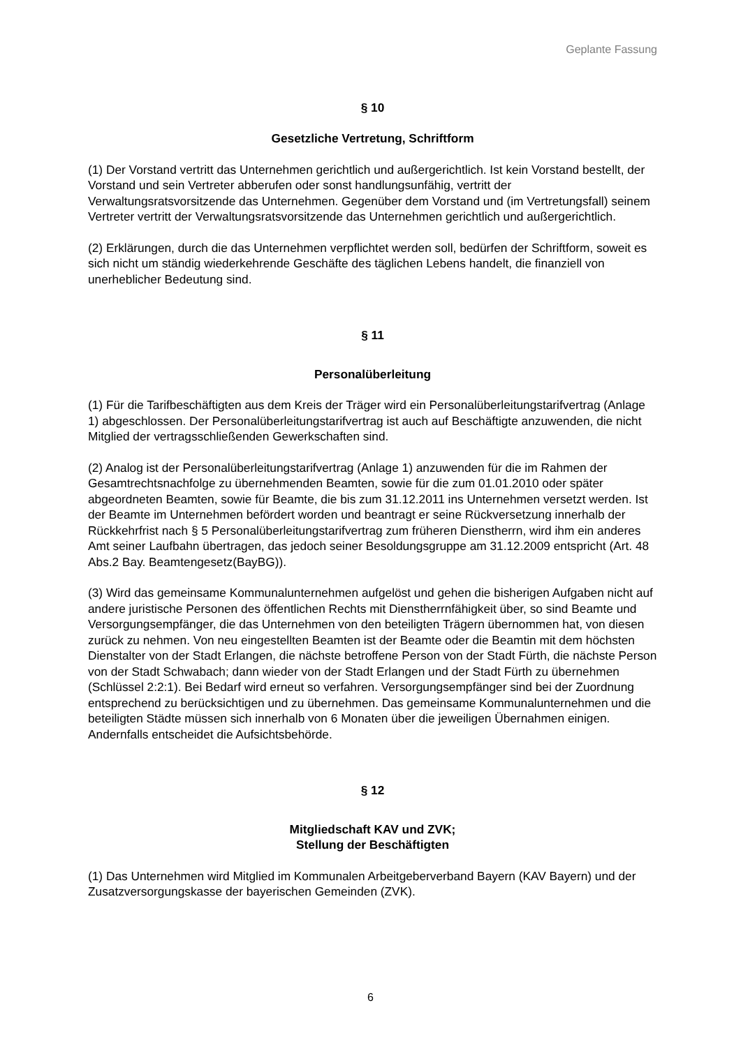Geplante Fassung
§ 10
Gesetzliche Vertretung, Schriftform
(1) Der Vorstand vertritt das Unternehmen gerichtlich und außergerichtlich. Ist kein Vorstand bestellt, der Vorstand und sein Vertreter abberufen oder sonst handlungsunfähig, vertritt der Verwaltungsratsvorsitzende das Unternehmen. Gegenüber dem Vorstand und (im Vertretungsfall) seinem Vertreter vertritt der Verwaltungsratsvorsitzende das Unternehmen gerichtlich und außergerichtlich.
(2) Erklärungen, durch die das Unternehmen verpflichtet werden soll, bedürfen der Schriftform, soweit es sich nicht um ständig wiederkehrende Geschäfte des täglichen Lebens handelt, die finanziell von unerheblicher Bedeutung sind.
§ 11
Personalüberleitung
(1) Für die Tarifbeschäftigten aus dem Kreis der Träger wird ein Personalüberleitungstarifvertrag (Anlage 1) abgeschlossen. Der Personalüberleitungstarifvertrag ist auch auf Beschäftigte anzuwenden, die nicht Mitglied der vertragsschließenden Gewerkschaften sind.
(2) Analog ist der Personalüberleitungstarifvertrag (Anlage 1) anzuwenden für die im Rahmen der Gesamtrechtsnachfolge zu übernehmenden Beamten, sowie für die zum 01.01.2010 oder später abgeordneten Beamten, sowie für Beamte, die bis zum 31.12.2011 ins Unternehmen versetzt werden. Ist der Beamte im Unternehmen befördert worden und beantragt er seine Rückversetzung innerhalb der Rückkehrfrist nach § 5 Personalüberleitungstarifvertrag zum früheren Dienstherrn, wird ihm ein anderes Amt seiner Laufbahn übertragen, das jedoch seiner Besoldungsgruppe am 31.12.2009 entspricht (Art. 48 Abs.2 Bay. Beamtengesetz(BayBG)).
(3) Wird das gemeinsame Kommunalunternehmen aufgelöst und gehen die bisherigen Aufgaben nicht auf andere juristische Personen des öffentlichen Rechts mit Dienstherrnfähigkeit über, so sind Beamte und Versorgungsempfänger, die das Unternehmen von den beteiligten Trägern übernommen hat, von diesen zurück zu nehmen. Von neu eingestellten Beamten ist der Beamte oder die Beamtin mit dem höchsten Dienstalter von der Stadt Erlangen, die nächste betroffene Person von der Stadt Fürth, die nächste Person von der Stadt Schwabach; dann wieder von der Stadt Erlangen und der Stadt Fürth zu übernehmen (Schlüssel 2:2:1). Bei Bedarf wird erneut so verfahren. Versorgungsempfänger sind bei der Zuordnung entsprechend zu berücksichtigen und zu übernehmen. Das gemeinsame Kommunalunternehmen und die beteiligten Städte müssen sich innerhalb von 6 Monaten über die jeweiligen Übernahmen einigen. Andernfalls entscheidet die Aufsichtsbehörde.
§ 12
Mitgliedschaft KAV und ZVK;
Stellung der Beschäftigten
(1) Das Unternehmen wird Mitglied im Kommunalen Arbeitgeberverband Bayern (KAV Bayern) und der Zusatzversorgungskasse der bayerischen Gemeinden (ZVK).
6